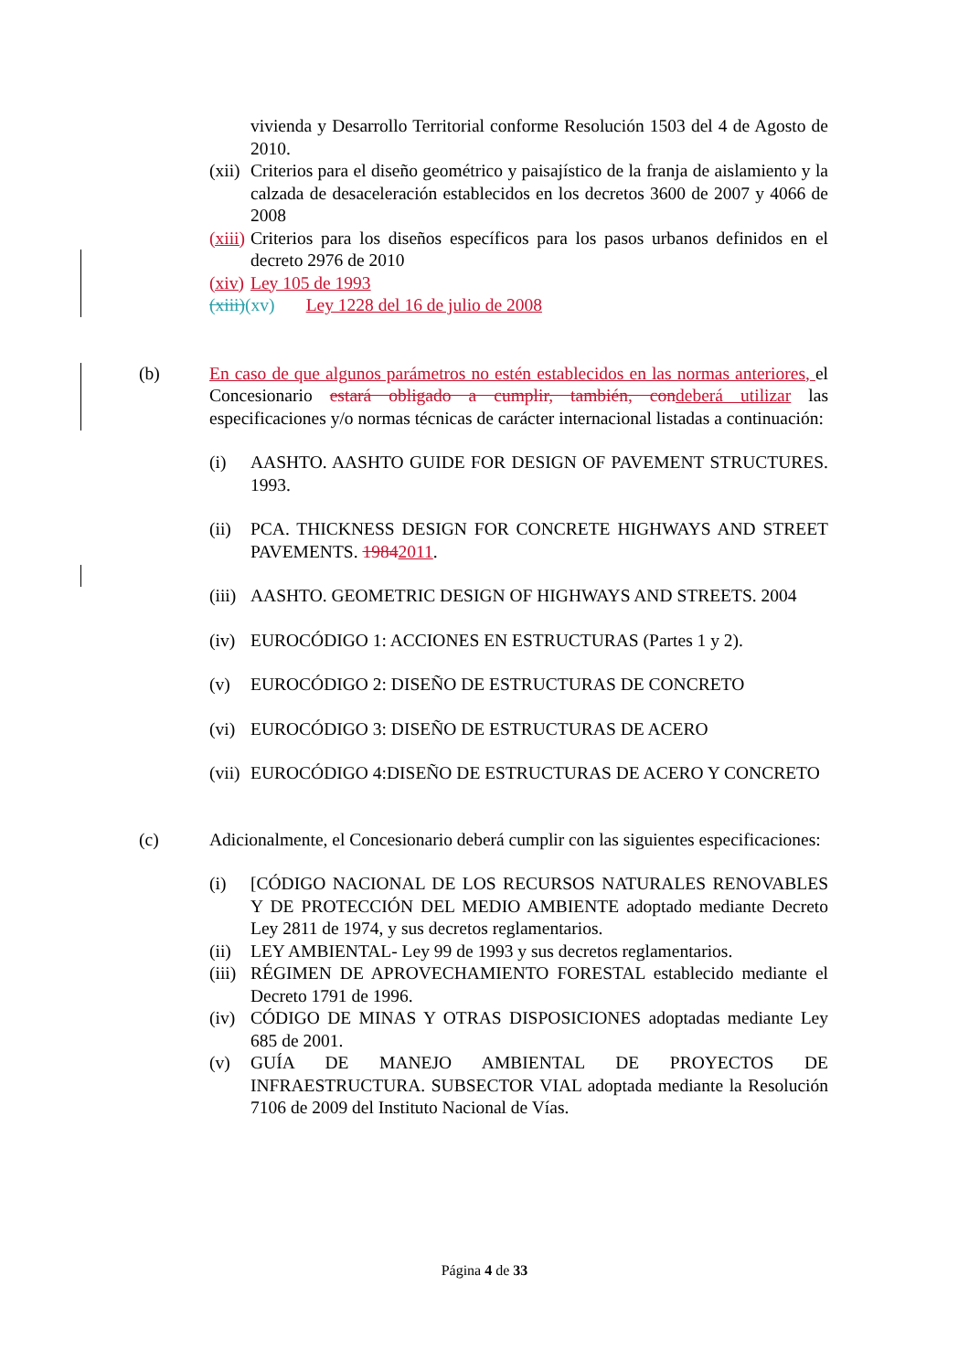vivienda y Desarrollo Territorial conforme Resolución 1503 del 4 de Agosto de 2010.
(xii)
Criterios para el diseño geométrico y paisajístico de la franja de aislamiento y la calzada de desaceleración establecidos en los decretos 3600 de 2007 y 4066 de 2008
(xiii)
Criterios para los diseños específicos para los pasos urbanos definidos en el decreto 2976 de 2010
(xiv)
Ley 105 de 1993
(xiii)(xv) Ley 1228 del 16 de julio de 2008
(b) En caso de que algunos parámetros no estén establecidos en las normas anteriores, el Concesionario estará obligado a cumplir, también, con deberá utilizar las especificaciones y/o normas técnicas de carácter internacional listadas a continuación:
(i) AASHTO. AASHTO GUIDE FOR DESIGN OF PAVEMENT STRUCTURES. 1993.
(ii)
PCA. THICKNESS DESIGN FOR CONCRETE HIGHWAYS AND STREET PAVEMENTS. 19842011.
(iii)
AASHTO. GEOMETRIC DESIGN OF HIGHWAYS AND STREETS. 2004
(iv)
EUROCÓDIGO 1: ACCIONES EN ESTRUCTURAS (Partes 1 y 2).
(v) EUROCÓDIGO 2: DISEÑO DE ESTRUCTURAS DE CONCRETO
(vi)
EUROCÓDIGO 3: DISEÑO DE ESTRUCTURAS DE ACERO
(vii)
EUROCÓDIGO 4:DISEÑO DE ESTRUCTURAS DE ACERO Y CONCRETO
(c) Adicionalmente, el Concesionario deberá cumplir con las siguientes especificaciones:
(i) [CÓDIGO NACIONAL DE LOS RECURSOS NATURALES RENOVABLES Y DE PROTECCIÓN DEL MEDIO AMBIENTE adoptado mediante Decreto Ley 2811 de 1974, y sus decretos reglamentarios.
(ii)
LEY AMBIENTAL- Ley 99 de 1993 y sus decretos reglamentarios.
(iii)
RÉGIMEN DE APROVECHAMIENTO FORESTAL establecido mediante el Decreto 1791 de 1996.
(iv)
CÓDIGO DE MINAS Y OTRAS DISPOSICIONES adoptadas mediante Ley 685 de 2001.
(v) GUÍA DE MANEJO AMBIENTAL DE PROYECTOS DE INFRAESTRUCTURA. SUBSECTOR VIAL adoptada mediante la Resolución 7106 de 2009 del Instituto Nacional de Vías.
Página 4 de 33